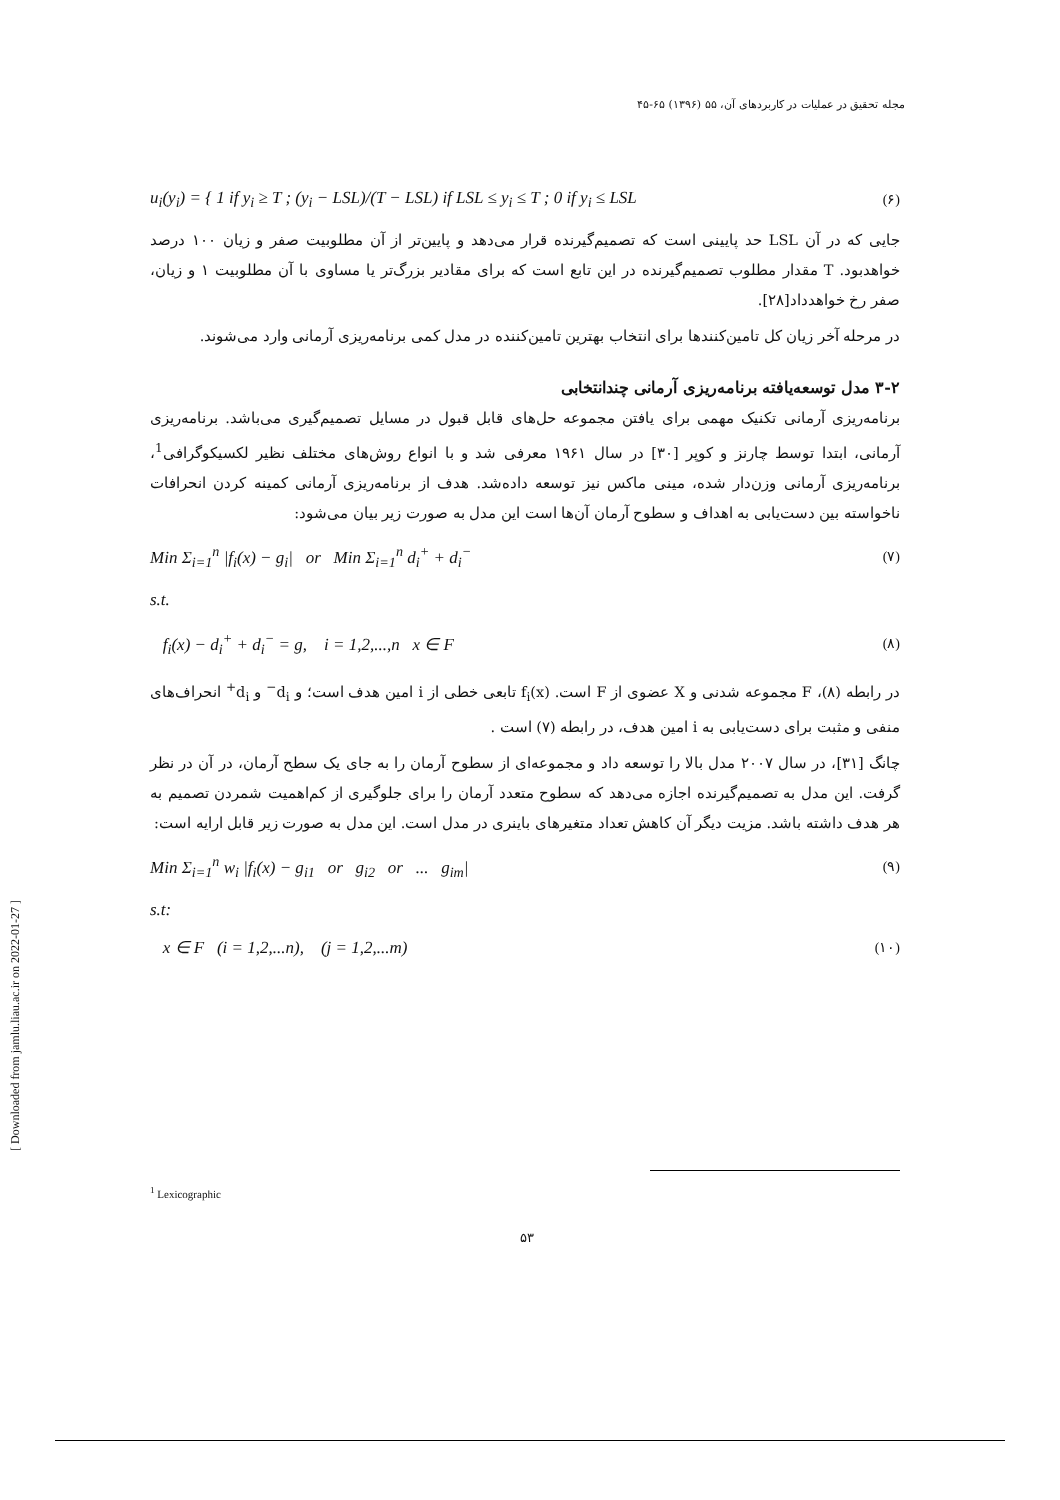مجله تحقیق در عملیات در کاربردهای آن، ۵۵ (۱۳۹۶) ۶۵-۴۵
u<sub>i</sub>(y<sub>i</sub>) = { 1 if y<sub>i</sub> ≥ T ; (y<sub>i</sub> − LSL)/(T − LSL) if LSL ≤ y<sub>i</sub> ≤ T ; 0 if y<sub>i</sub> ≤ LSL (۶)
جایی که در آن LSL حد پایینی است که تصمیم‌گیرنده قرار می‌دهد و پایین‌تر از آن مطلوبیت صفر و زیان ۱۰۰ درصد خواهدبود. T مقدار مطلوب تصمیم‌گیرنده در این تابع است که برای مقادیر بزرگ‌تر یا مساوی با آن مطلوبیت ۱ و زیان، صفر رخ خواهدداد[۲۸].
در مرحله آخر زیان کل تامین‌کنندها برای انتخاب بهترین تامین‌کننده در مدل کمی برنامه‌ریزی آرمانی وارد می‌شوند.
۳-۲ مدل توسعه‌یافته برنامه‌ریزی آرمانی چندانتخابی
برنامه‌ریزی آرمانی تکنیک مهمی برای یافتن مجموعه حل‌های قابل قبول در مسایل تصمیم‌گیری می‌باشد. برنامه‌ریزی آرمانی، ابتدا توسط چارنز و کوپر [۳۰] در سال ۱۹۶۱ معرفی شد و با انواع روش‌های مختلف نظیر لکسیکوگرافی<sup>1</sup>، برنامه‌ریزی آرمانی وزن‌دار شده، مینی ماکس نیز توسعه داده‌شد. هدف از برنامه‌ریزی آرمانی کمینه کردن انحرافات ناخواسته بین دست‌یابی به اهداف و سطوح آرمان آن‌ها است این مدل به صورت زیر بیان می‌شود:
Min Σ<sub>i=1</sub><sup>n</sup> |f<sub>i</sub>(x) − g<sub>i</sub>| or Min Σ<sub>i=1</sub><sup>n</sup> d<sub>i</sub><sup>+</sup> + d<sub>i</sub><sup>−</sup> (۷)
s.t.
f<sub>i</sub>(x) − d<sub>i</sub><sup>+</sup> + d<sub>i</sub><sup>−</sup> = g, i = 1,2,...,n x ∈ F (۸)
در رابطه (۸)، F مجموعه شدنی و X عضوی از F است. f<sub>i</sub>(x) تابعی خطی از i امین هدف است؛ و d<sub>i</sub><sup>−</sup> و d<sub>i</sub><sup>+</sup> انحراف‌های منفی و مثبت برای دست‌یابی به i امین هدف، در رابطه (۷) است .
چانگ [۳۱]، در سال ۲۰۰۷ مدل بالا را توسعه داد و مجموعه‌ای از سطوح آرمان را به جای یک سطح آرمان، در آن در نظر گرفت. این مدل به تصمیم‌گیرنده اجازه می‌دهد که سطوح متعدد آرمان را برای جلوگیری از کم‌اهمیت شمردن تصمیم به هر هدف داشته باشد. مزیت دیگر آن کاهش تعداد متغیرهای باینری در مدل است. این مدل به صورت زیر قابل ارایه است:
Min Σ<sub>i=1</sub><sup>n</sup> w<sub>i</sub> |f<sub>i</sub>(x) − g<sub>i1</sub> or g<sub>i2</sub> or ... g<sub>im</sub>| (۹)
s.t:
x ∈ F (i = 1,2,...n), (j = 1,2,...m) (۱۰)
<sup>1</sup> Lexicographic
۵۳
[ Downloaded from jamlu.liau.ac.ir on 2022-01-27 ]